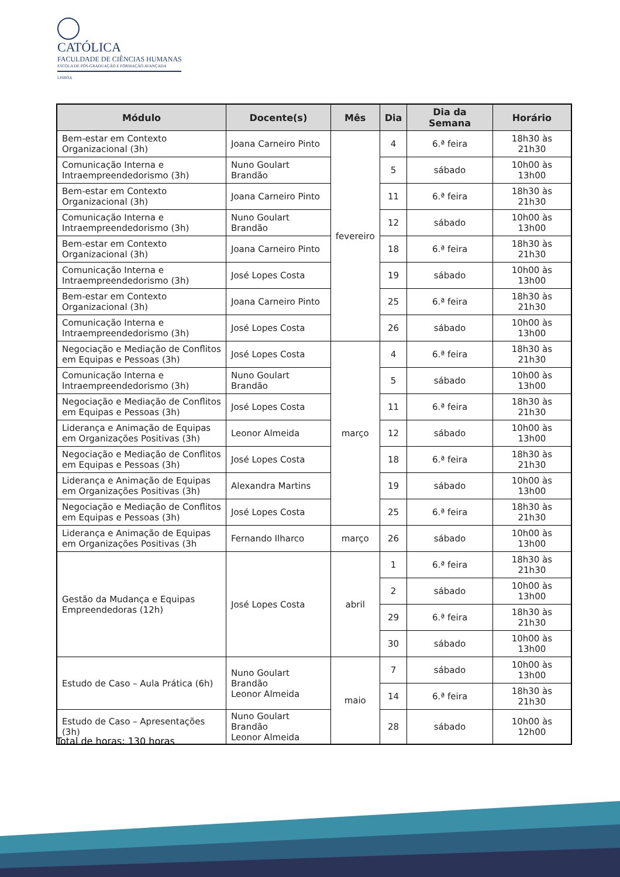CATÓLICA
FACULDADE DE CIÊNCIAS HUMANAS
ESCOLA DE PÓS-GRADUAÇÃO E FORMAÇÃO AVANÇADA
LISBOA
| Módulo | Docente(s) | Mês | Dia | Dia da Semana | Horário |
| --- | --- | --- | --- | --- | --- |
| Bem-estar em Contexto Organizacional (3h) | Joana Carneiro Pinto | fevereiro | 4 | 6.ª feira | 18h30 às 21h30 |
| Comunicação Interna e Intraempreendedorismo (3h) | Nuno Goulart Brandão | | 5 | sábado | 10h00 às 13h00 |
| Bem-estar em Contexto Organizacional (3h) | Joana Carneiro Pinto | | 11 | 6.ª feira | 18h30 às 21h30 |
| Comunicação Interna e Intraempreendedorismo (3h) | Nuno Goulart Brandão | | 12 | sábado | 10h00 às 13h00 |
| Bem-estar em Contexto Organizacional (3h) | Joana Carneiro Pinto | | 18 | 6.ª feira | 18h30 às 21h30 |
| Comunicação Interna e Intraempreendedorismo (3h) | José Lopes Costa | | 19 | sábado | 10h00 às 13h00 |
| Bem-estar em Contexto Organizacional (3h) | Joana Carneiro Pinto | | 25 | 6.ª feira | 18h30 às 21h30 |
| Comunicação Interna e Intraempreendedorismo (3h) | José Lopes Costa | | 26 | sábado | 10h00 às 13h00 |
| Negociação e Mediação de Conflitos em Equipas e Pessoas (3h) | José Lopes Costa | março | 4 | 6.ª feira | 18h30 às 21h30 |
| Comunicação Interna e Intraempreendedorismo (3h) | Nuno Goulart Brandão | | 5 | sábado | 10h00 às 13h00 |
| Negociação e Mediação de Conflitos em Equipas e Pessoas (3h) | José Lopes Costa | | 11 | 6.ª feira | 18h30 às 21h30 |
| Liderança e Animação de Equipas em Organizações Positivas (3h) | Leonor Almeida | | 12 | sábado | 10h00 às 13h00 |
| Negociação e Mediação de Conflitos em Equipas e Pessoas (3h) | José Lopes Costa | | 18 | 6.ª feira | 18h30 às 21h30 |
| Liderança e Animação de Equipas em Organizações Positivas (3h) | Alexandra Martins | | 19 | sábado | 10h00 às 13h00 |
| Negociação e Mediação de Conflitos em Equipas e Pessoas (3h) | José Lopes Costa | | 25 | 6.ª feira | 18h30 às 21h30 |
| Liderança e Animação de Equipas em Organizações Positivas (3h | Fernando Ilharco | março | 26 | sábado | 10h00 às 13h00 |
| Gestão da Mudança e Equipas Empreendedoras (12h) | José Lopes Costa | abril | 1 | 6.ª feira | 18h30 às 21h30 |
| | | | 2 | sábado | 10h00 às 13h00 |
| | | | 29 | 6.ª feira | 18h30 às 21h30 |
| | | | 30 | sábado | 10h00 às 13h00 |
| Estudo de Caso – Aula Prática (6h) | Nuno Goulart Brandão Leonor Almeida | maio | 7 | sábado | 10h00 às 13h00 |
| | | | 14 | 6.ª feira | 18h30 às 21h30 |
| Estudo de Caso – Apresentações (3h) | Nuno Goulart Brandão Leonor Almeida | | 28 | sábado | 10h00 às 12h00 |
Total de horas: 130 horas